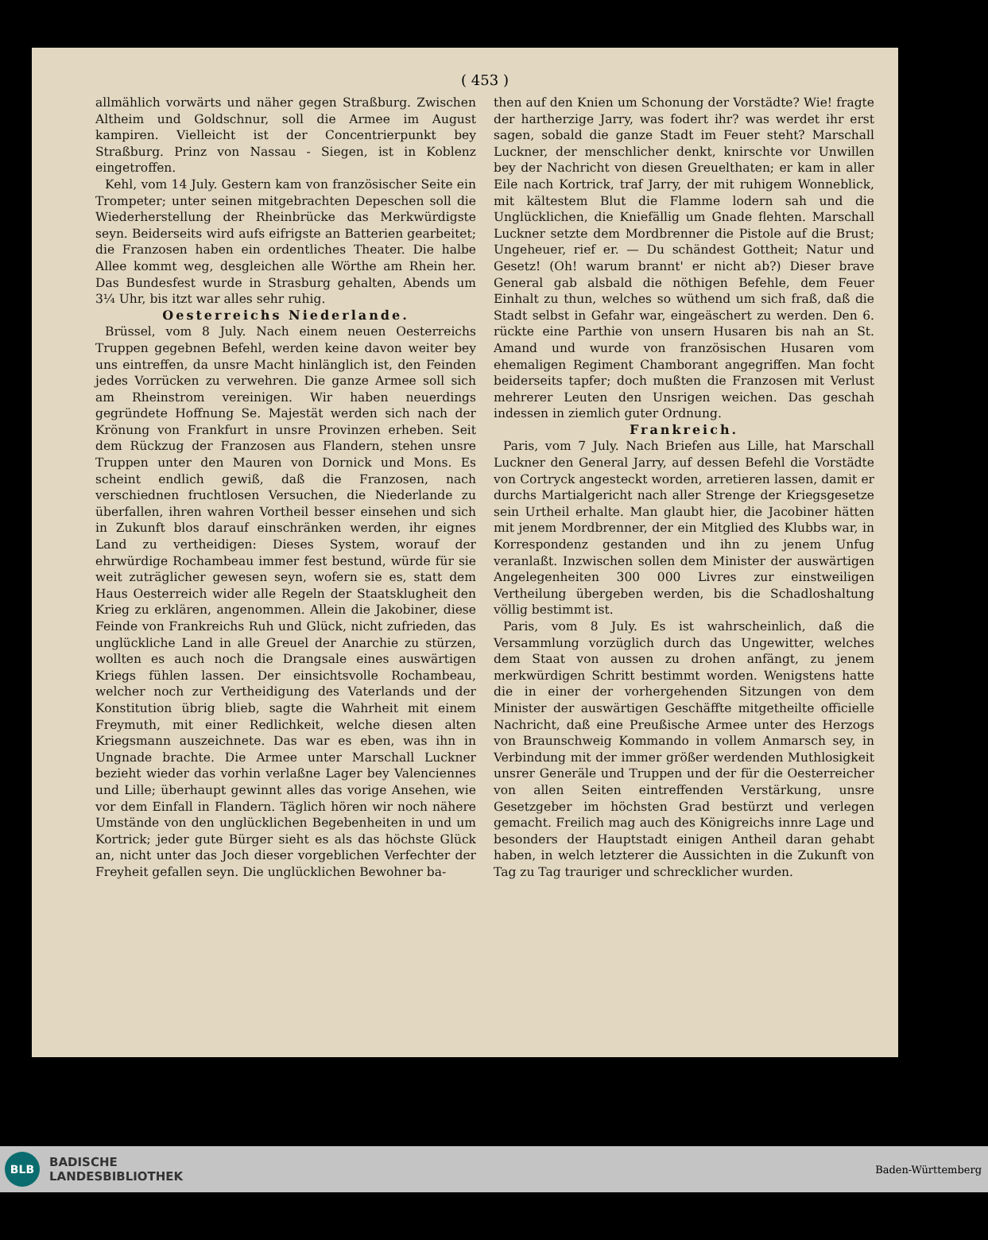( 453 )
allmählich vorwärts und näher gegen Straßburg. Zwischen Altheim und Goldschnur, soll die Armee im August kampiren. Vielleicht ist der Concentrierpunkt bey Straßburg. Prinz von Nassau - Siegen, ist in Koblenz eingetroffen.
Kehl, vom 14 July. Gestern kam von französischer Seite ein Trompeter; unter seinen mitgebrachten Depeschen soll die Wiederherstellung der Rheinbrücke das Merkwürdigste seyn. Beiderseits wird aufs eifrigste an Batterien gearbeitet; die Franzosen haben ein ordentliches Theater. Die halbe Allee kommt weg, desgleichen alle Wörthe am Rhein her. Das Bundesfest wurde in Strasburg gehalten, Abends um 3¼ Uhr, bis itzt war alles sehr ruhig.
Oesterreichs Niederlande.
Brüssel, vom 8 July. Nach einem neuen Oesterreichs Truppen gegebnen Befehl, werden keine davon weiter bey uns eintreffen, da unsre Macht hinlänglich ist, den Feinden jedes Vorrücken zu verwehren. Die ganze Armee soll sich am Rheinstrom vereinigen. Wir haben neuerdings gegründete Hoffnung Se. Majestät werden sich nach der Krönung von Frankfurt in unsre Provinzen erheben. Seit dem Rückzug der Franzosen aus Flandern, stehen unsre Truppen unter den Mauren von Dornick und Mons. Es scheint endlich gewiß, daß die Franzosen, nach verschiednen fruchtlosen Versuchen, die Niederlande zu überfallen, ihren wahren Vortheil besser einsehen und sich in Zukunft blos darauf einschränken werden, ihr eignes Land zu vertheidigen: Dieses System, worauf der ehrwürdige Rochambeau immer fest bestund, würde für sie weit zuträglicher gewesen seyn, wofern sie es, statt dem Haus Oesterreich wider alle Regeln der Staatsklugheit den Krieg zu erklären, angenommen. Allein die Jakobiner, diese Feinde von Frankreichs Ruh und Glück, nicht zufrieden, das unglückliche Land in alle Greuel der Anarchie zu stürzen, wollten es auch noch die Drangsale eines auswärtigen Kriegs fühlen lassen. Der einsichtsvolle Rochambeau, welcher noch zur Vertheidigung des Vaterlands und der Konstitution übrig blieb, sagte die Wahrheit mit einem Freymuth, mit einer Redlichkeit, welche diesen alten Kriegsmann auszeichnete. Das war es eben, was ihn in Ungnade brachte. Die Armee unter Marschall Luckner bezieht wieder das vorhin verlaßne Lager bey Valenciennes und Lille; überhaupt gewinnt alles das vorige Ansehen, wie vor dem Einfall in Flandern. Täglich hören wir noch nähere Umstände von den unglücklichen Begebenheiten in und um Kortrick; jeder gute Bürger sieht es als das höchste Glück an, nicht unter das Joch dieser vorgeblichen Verfechter der Freyheit gefallen seyn. Die unglücklichen Bewohner ba-
then auf den Knien um Schonung der Vorstädte? Wie! fragte der hartherzige Jarry, was fodert ihr? was werdet ihr erst sagen, sobald die ganze Stadt im Feuer steht? Marschall Luckner, der menschlicher denkt, knirschte vor Unwillen bey der Nachricht von diesen Greuelthaten; er kam in aller Eile nach Kortrick, traf Jarry, der mit ruhigem Wonneblick, mit kältestem Blut die Flamme lodern sah und die Unglücklichen, die Kniefällig um Gnade flehten. Marschall Luckner setzte dem Mordbrenner die Pistole auf die Brust; Ungeheuer, rief er. — Du schändest Gottheit; Natur und Gesetz! (Oh! warum brannt' er nicht ab?) Dieser brave General gab alsbald die nöthigen Befehle, dem Feuer Einhalt zu thun, welches so wüthend um sich fraß, daß die Stadt selbst in Gefahr war, eingeäschert zu werden. Den 6. rückte eine Parthie von unsern Husaren bis nah an St. Amand und wurde von französischen Husaren vom ehemaligen Regiment Chamborant angegriffen. Man focht beiderseits tapfer; doch mußten die Franzosen mit Verlust mehrerer Leuten den Unsrigen weichen. Das geschah indessen in ziemlich guter Ordnung.
Frankreich.
Paris, vom 7 July. Nach Briefen aus Lille, hat Marschall Luckner den General Jarry, auf dessen Befehl die Vorstädte von Cortryck angesteckt worden, arretieren lassen, damit er durchs Martialgericht nach aller Strenge der Kriegsgesetze sein Urtheil erhalte. Man glaubt hier, die Jacobiner hätten mit jenem Mordbrenner, der ein Mitglied des Klubbs war, in Korrespondenz gestanden und ihn zu jenem Unfug veranlaßt. Inzwischen sollen dem Minister der auswärtigen Angelegenheiten 300 000 Livres zur einstweiligen Vertheilung übergeben werden, bis die Schadloshaltung völlig bestimmt ist.
Paris, vom 8 July. Es ist wahrscheinlich, daß die Versammlung vorzüglich durch das Ungewitter, welches dem Staat von aussen zu drohen anfängt, zu jenem merkwürdigen Schritt bestimmt worden. Wenigstens hatte die in einer der vorhergehenden Sitzungen von dem Minister der auswärtigen Geschäffte mitgetheilte officielle Nachricht, daß eine Preußische Armee unter des Herzogs von Braunschweig Kommando in vollem Anmarsch sey, in Verbindung mit der immer größer werdenden Muthlosigkeit unsrer Generäle und Truppen und der für die Oesterreicher von allen Seiten eintreffenden Verstärkung, unsre Gesetzgeber im höchsten Grad bestürzt und verlegen gemacht. Freilich mag auch des Königreichs innre Lage und besonders der Hauptstadt einigen Antheil daran gehabt haben, in welch letzterer die Aussichten in die Zukunft von Tag zu Tag trauriger und schrecklicher wurden.
BLB
BADISCHE
LANDESBIBLIOTHEK
Baden-Württemberg